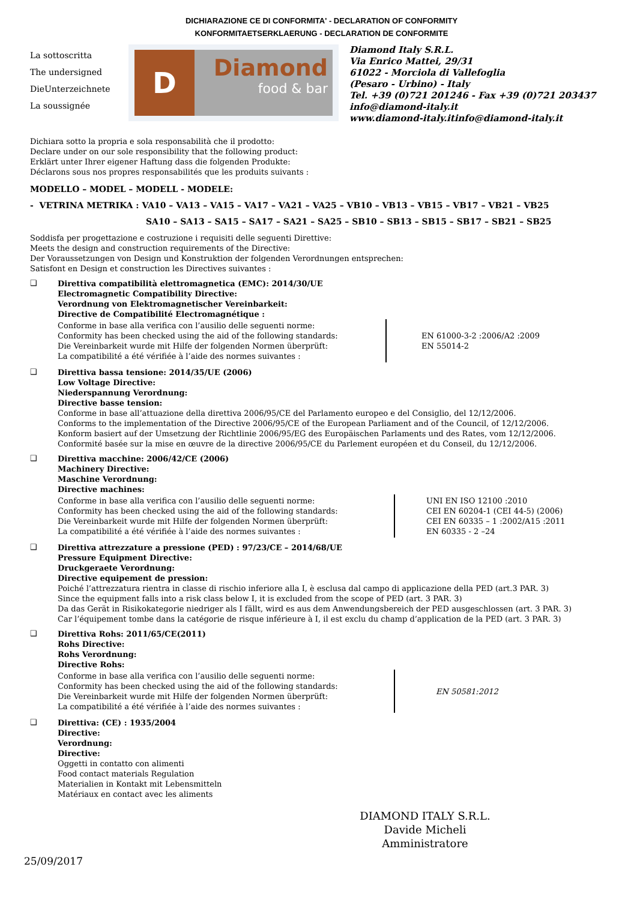DICHIARAZIONE CE DI CONFORMITA' - DECLARATION OF CONFORMITY
KONFORMITAETSERKLAERUNG - DECLARATION DE CONFORMITE
La sottoscritta
The undersigned
DieUnterzeichnete
La soussignée
D
Diamond
food & bar
Diamond Italy S.R.L.
Via Enrico Mattei, 29/31
61022 - Morciola di Vallefoglia
(Pesaro - Urbino) - Italy
Tel. +39 (0)721 201246 - Fax +39 (0)721 203437
info@diamond-italy.it
www.diamond-italy.itinfo@diamond-italy.it
Dichiara sotto la propria e sola responsabilità che il prodotto:
Declare under on our sole responsibility that the following product:
Erklärt unter Ihrer eigener Haftung dass die folgenden Produkte:
Déclarons sous nos propres responsabilités que les produits suivants :
MODELLO – MODEL – MODELL - MODELE:
- VETRINA METRIKA : VA10 – VA13 – VA15 – VA17 – VA21 – VA25 – VB10 – VB13 – VB15 – VB17 – VB21 – VB25
SA10 – SA13 – SA15 – SA17 – SA21 – SA25 – SB10 – SB13 – SB15 – SB17 – SB21 – SB25
Soddisfa per progettazione e costruzione i requisiti delle seguenti Direttive:
Meets the design and construction requirements of the Directive:
Der Voraussetzungen von Design und Konstruktion der folgenden Verordnungen entsprechen:
Satisfont en Design et construction les Directives suivantes :
❑
Direttiva compatibilità elettromagnetica (EMC): 2014/30/UE
Electromagnetic Compatibility Directive:
Verordnung von Elektromagnetischer Vereinbarkeit:
Directive de Compatibilité Electromagnétique :
Conforme in base alla verifica con l’ausilio delle seguenti norme:
Conformity has been checked using the aid of the following standards:
Die Vereinbarkeit wurde mit Hilfe der folgenden Normen überprüft:
La compatibilité a été vérifiée à l’aide des normes suivantes :
EN 61000-3-2 :2006/A2 :2009
EN 55014-2
❑
Direttiva bassa tensione: 2014/35/UE (2006)
Low Voltage Directive:
Niederspannung Verordnung:
Directive basse tension:
Conforme in base all’attuazione della direttiva 2006/95/CE del Parlamento europeo e del Consiglio, del 12/12/2006.
Conforms to the implementation of the Directive 2006/95/CE of the European Parliament and of the Council, of 12/12/2006.
Konform basiert auf der Umsetzung der Richtlinie 2006/95/EG des Europäischen Parlaments und des Rates, vom 12/12/2006.
Conformité basée sur la mise en œuvre de la directive 2006/95/CE du Parlement européen et du Conseil, du 12/12/2006.
❑
Direttiva macchine: 2006/42/CE (2006)
Machinery Directive:
Maschine Verordnung:
Directive machines:
Conforme in base alla verifica con l’ausilio delle seguenti norme:
Conformity has been checked using the aid of the following standards:
Die Vereinbarkeit wurde mit Hilfe der folgenden Normen überprüft:
La compatibilité a été vérifiée à l’aide des normes suivantes :
UNI EN ISO 12100 :2010
CEI EN 60204-1 (CEI 44-5) (2006)
CEI EN 60335 – 1 :2002/A15 :2011
EN 60335 - 2 –24
❑
Direttiva attrezzature a pressione (PED) : 97/23/CE – 2014/68/UE
Pressure Equipment Directive:
Druckgeraete Verordnung:
Directive equipement de pression:
Poiché l’attrezzatura rientra in classe di rischio inferiore alla I, è esclusa dal campo di applicazione della PED (art.3 PAR. 3)
Since the equipment falls into a risk class below I, it is excluded from the scope of PED (art. 3 PAR. 3)
Da das Gerät in Risikokategorie niedriger als I fällt, wird es aus dem Anwendungsbereich der PED ausgeschlossen (art. 3 PAR. 3)
Car l’équipement tombe dans la catégorie de risque inférieure à I, il est exclu du champ d’application de la PED (art. 3 PAR. 3)
❑
Direttiva Rohs: 2011/65/CE(2011)
Rohs Directive:
Rohs Verordnung:
Directive Rohs:
Conforme in base alla verifica con l’ausilio delle seguenti norme:
Conformity has been checked using the aid of the following standards:
Die Vereinbarkeit wurde mit Hilfe der folgenden Normen überprüft:
La compatibilité a été vérifiée à l’aide des normes suivantes :
EN 50581:2012
❑
Direttiva: (CE) : 1935/2004
Directive:
Verordnung:
Directive:
Oggetti in contatto con alimenti
Food contact materials Regulation
Materialien in Kontakt mit Lebensmitteln
Matériaux en contact avec les aliments
DIAMOND ITALY S.R.L.
Davide Micheli
Amministratore
25/09/2017